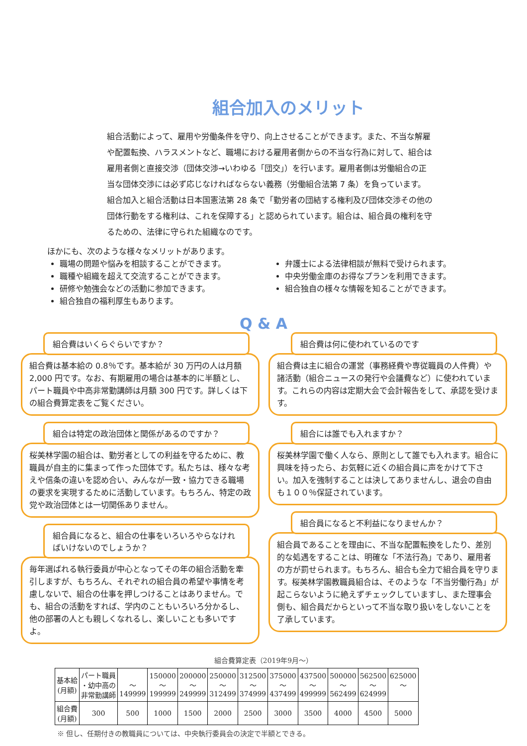組合加入のメリット
組合活動によって、雇用や労働条件を守り、向上させることができます。また、不当な解雇や配置転換、ハラスメントなど、職場における雇用者側からの不当な行為に対して、組合は雇用者側と直接交渉（団体交渉→いわゆる「団交」）を行います。雇用者側は労働組合の正当な団体交渉には必ず応じなければならない義務（労働組合法第 7 条）を負っています。組合加入と組合活動は日本国憲法第 28 条で「勤労者の団結する権利及び団体交渉その他の団体行動をする権利は、これを保障する」と認められています。組合は、組合員の権利を守るための、法律に守られた組織なのです。
ほかにも、次のような様々なメリットがあります。
職場の問題や悩みを相談することができます。
職種や組織を超えて交流することができます。
研修や勉強会などの活動に参加できます。
組合独自の福利厚生もあります。
弁護士による法律相談が無料で受けられます。
中央労働金庫のお得なプランを利用できます。
組合独自の様々な情報を知ることができます。
Q & A
組合費はいくらぐらいですか？
組合費は基本給の 0.8％です。基本給が 30 万円の人は月額 2,000 円です。なお、有期雇用の場合は基本的に半額とし、パート職員や中高非常勤講師は月額 300 円です。詳しくは下の組合費算定表をご覧ください。
組合は特定の政治団体と関係があるのですか？
桜美林学園の組合は、勤労者としての利益を守るために、教職員が自主的に集まって作った団体です。私たちは、様々な考えや信条の違いを認め合い、みんなが一致・協力できる職場の要求を実現するために活動しています。もちろん、特定の政党や政治団体とは一切関係ありません。
組合員になると、組合の仕事をいろいろやらなければいけないのでしょうか？
毎年選ばれる執行委員が中心となってその年の組合活動を牽引しますが、もちろん、それぞれの組合員の希望や事情を考慮しないで、組合の仕事を押しつけることはありません。でも、組合の活動をすれば、学内のこともいろいろ分かるし、他の部署の人とも親しくなれるし、楽しいことも多いですよ。
組合費は何に使われているのです
組合費は主に組合の運営（事務経費や専従職員の人件費）や諸活動（組合ニュースの発行や会議費など）に使われています。これらの内容は定期大会で会計報告をして、承認を受けます。
組合には誰でも入れますか？
桜美林学園で働く人なら、原則として誰でも入れます。組合に興味を持ったら、お気軽に近くの組合員に声をかけて下さい。加入を強制することは決してありませんし、退会の自由も１００％保証されています。
組合員になると不利益になりませんか？
組合員であることを理由に、不当な配置転換をしたり、差別的な処遇をすることは、明確な「不法行為」であり、雇用者の方が罰せられます。もちろん、組合も全力で組合員を守ります。桜美林学園教職員組合は、そのような「不当労働行為」が起こらないように絶えずチェックしていますし、また理事会側も、組合員だからといって不当な取り扱いをしないことを了承しています。
組合費算定表（2019年9月～）
| 基本給 (月額) | パート職員 ・幼中高の 非常勤講師 | ～ 149999 | 150000 ～ 199999 | 200000 ～ 249999 | 250000 ～ 312499 | 312500 ～ 374999 | 375000 ～ 437499 | 437500 ～ 499999 | 500000 ～ 562499 | 562500 ～ 624999 | 625000 ～ |
| 組合費 (月額) | 300 | 500 | 1000 | 1500 | 2000 | 2500 | 3000 | 3500 | 4000 | 4500 | 5000 |
※ 但し、任期付きの教職員については、中央執行委員会の決定で半額とできる。